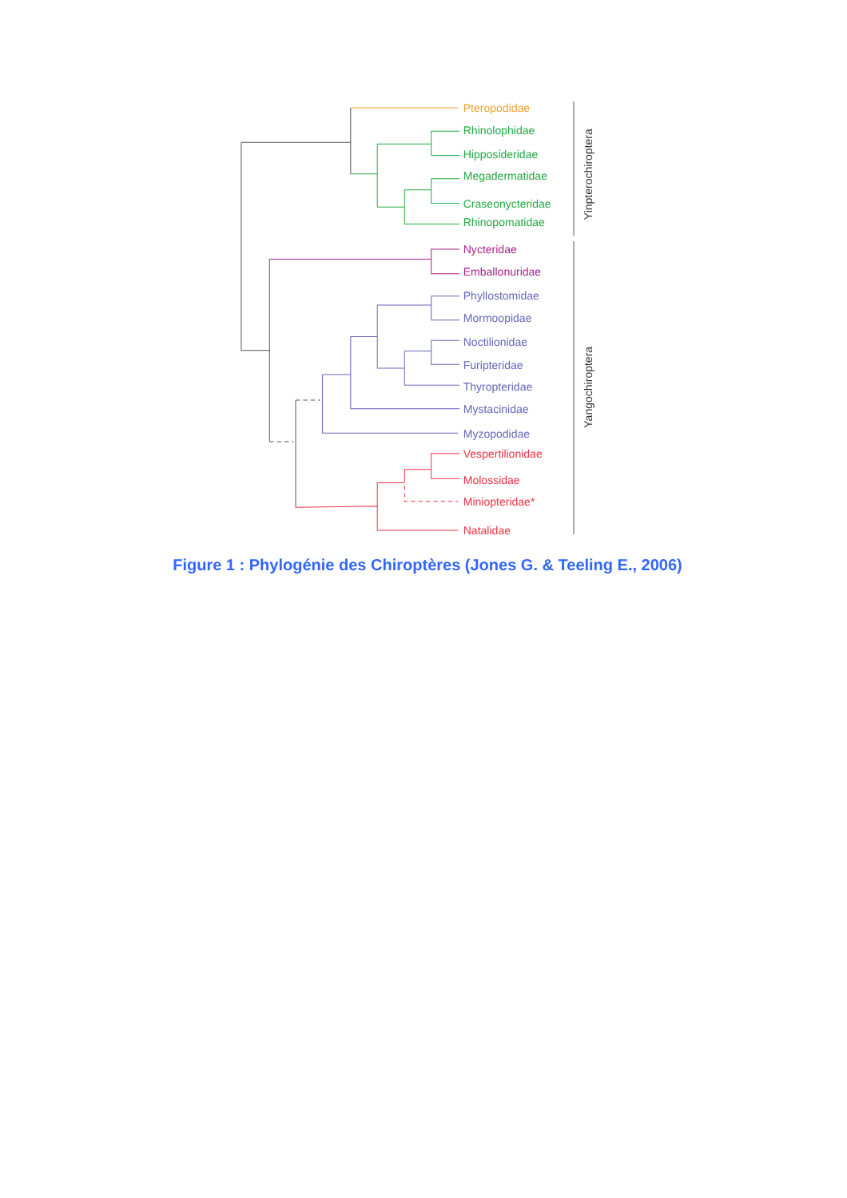Pteropodidae
Rhinolophidae
Hipposideridae
Megadermatidae
Craseonycteridae
Rhinopomatidae
Nycteridae
Emballonuridae
Phyllostomidae
Mormoopidae
Noctilionidae
Furipteridae
Thyropteridae
Mystacinidae
Myzopodidae
Vespertilionidae
Molossidae
Miniopteridae*
Natalidae
Yinpterochiroptera
Yangochiroptera
Figure 1 : Phylogénie des Chiroptères (Jones G. & Teeling E., 2006)